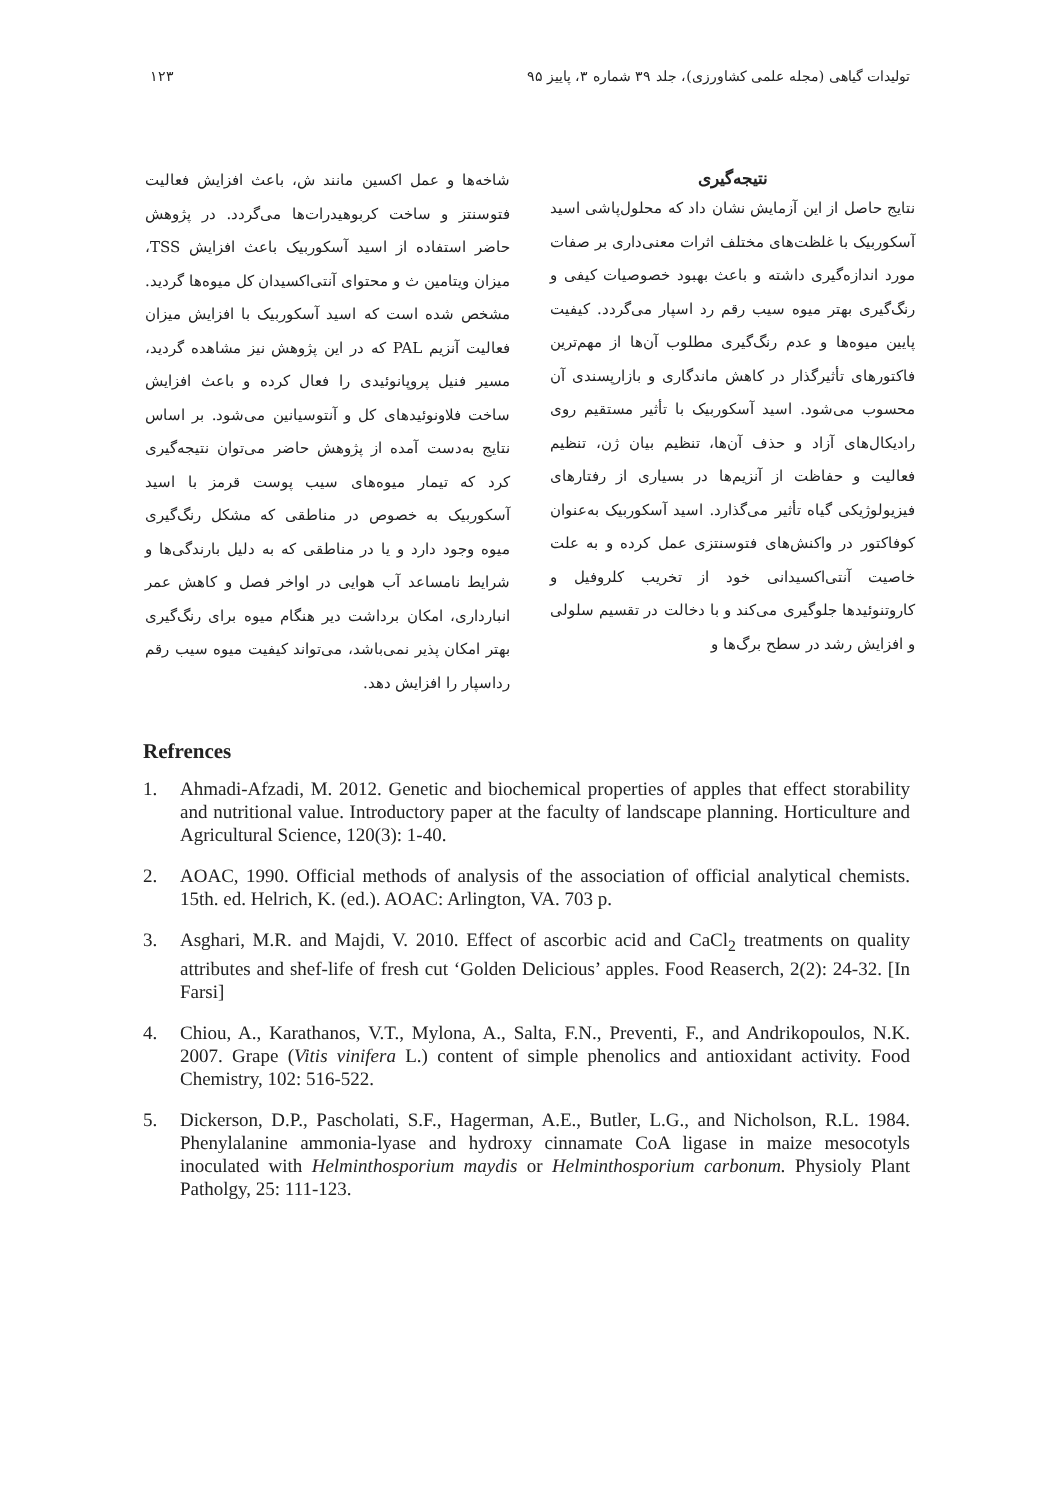تولیدات گیاهی (مجله علمی کشاورزی)، جلد ۳۹ شماره ۳، پاییز ۹۵ ۱۲۳
نتیجه‌گیری
نتایج حاصل از این آزمایش نشان داد که محلول‌پاشی اسید آسکوربیک با غلظت‌های مختلف اثرات معنی‌داری بر صفات مورد اندازه‌گیری داشته و باعث بهبود خصوصیات کیفی و رنگ‌گیری بهتر میوه سیب رقم رد اسپار می‌گردد. کیفیت پایین میوه‌ها و عدم رنگ‌گیری مطلوب آن‌ها از مهم‌ترین فاکتورهای تأثیرگذار در کاهش ماندگاری و بازارپسندی آن محسوب می‌شود. اسید آسکوربیک با تأثیر مستقیم روی رادیکال‌های آزاد و حذف آن‌ها، تنظیم بیان ژن، تنظیم فعالیت و حفاظت از آنزیم‌ها در بسیاری از رفتارهای فیزیولوژیکی گیاه تأثیر می‌گذارد. اسید آسکوربیک به‌عنوان کوفاکتور در واکنش‌های فتوسنتزی عمل کرده و به علت خاصیت آنتی‌اکسیدانی خود از تخریب کلروفیل و کاروتنوئیدها جلوگیری می‌کند و با دخالت در تقسیم سلولی و افزایش رشد در سطح برگ‌ها و
شاخه‌ها و عمل اکسین مانند ش، باعث افزایش فعالیت فتوسنتز و ساخت کربوهیدرات‌ها می‌گردد. در پژوهش حاضر استفاده از اسید آسکوربیک باعث افزایش TSS، میزان ویتامین ث و محتوای آنتی‌اکسیدان کل میوه‌ها گردید. مشخص شده است که اسید آسکوربیک با افزایش میزان فعالیت آنزیم PAL که در این پژوهش نیز مشاهده گردید، مسیر فنیل پروپانوئیدی را فعال کرده و باعث افزایش ساخت فلاونوئیدهای کل و آنتوسیانین می‌شود. بر اساس نتایج به‌دست آمده از پژوهش حاضر می‌توان نتیجه‌گیری کرد که تیمار میوه‌های سیب پوست قرمز با اسید آسکوربیک به خصوص در مناطقی که مشکل رنگ‌گیری میوه وجود دارد و یا در مناطقی که به دلیل بارندگی‌ها و شرایط نامساعد آب هوایی در اواخر فصل و کاهش عمر انبارداری، امکان برداشت دیر هنگام میوه برای رنگ‌گیری بهتر امکان پذیر نمی‌باشد، می‌تواند کیفیت میوه سیب رقم رداسپار را افزایش دهد.
Refrences
1. Ahmadi-Afzadi, M. 2012. Genetic and biochemical properties of apples that effect storability and nutritional value. Introductory paper at the faculty of landscape planning. Horticulture and Agricultural Science, 120(3): 1-40.
2. AOAC, 1990. Official methods of analysis of the association of official analytical chemists. 15th. ed. Helrich, K. (ed.). AOAC: Arlington, VA. 703 p.
3. Asghari, M.R. and Majdi, V. 2010. Effect of ascorbic acid and CaCl<sub>2</sub> treatments on quality attributes and shef-life of fresh cut ‘Golden Delicious’ apples. Food Reaserch, 2(2): 24-32. [In Farsi]
4. Chiou, A., Karathanos, V.T., Mylona, A., Salta, F.N., Preventi, F., and Andrikopoulos, N.K. 2007. Grape (Vitis vinifera L.) content of simple phenolics and antioxidant activity. Food Chemistry, 102: 516-522.
5. Dickerson, D.P., Pascholati, S.F., Hagerman, A.E., Butler, L.G., and Nicholson, R.L. 1984. Phenylalanine ammonia-lyase and hydroxy cinnamate CoA ligase in maize mesocotyls inoculated with Helminthosporium maydis or Helminthosporium carbonum. Physioly Plant Patholgy, 25: 111-123.